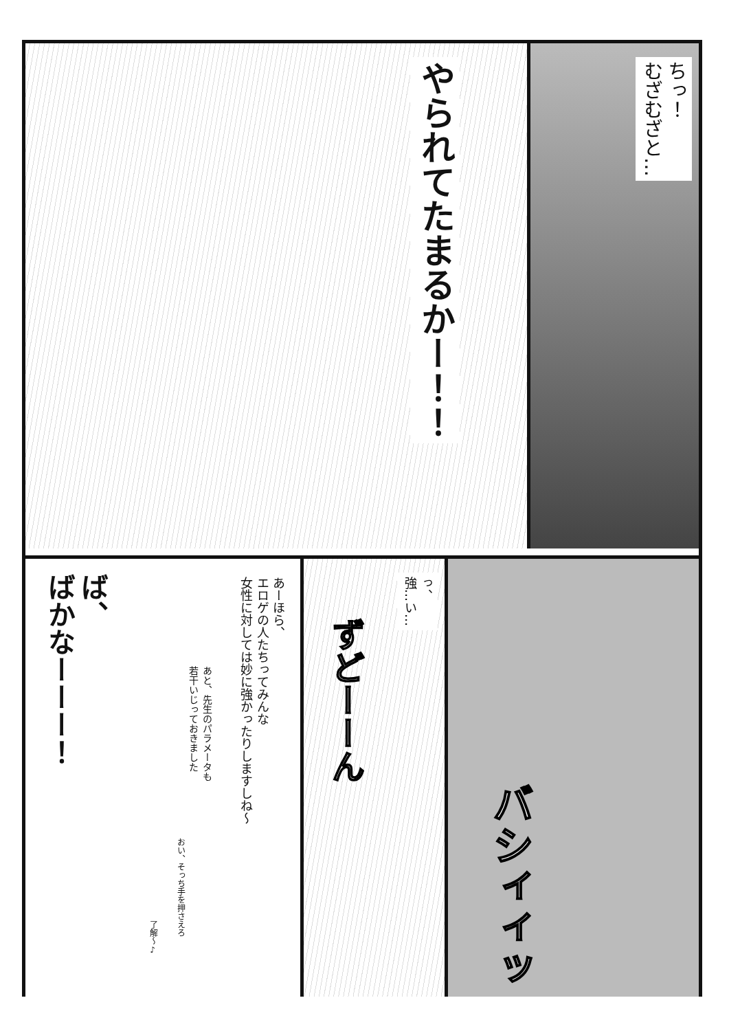ちっ！
むざむざと…
やられてたまるかー！！
バシィィッ
っ、
強…い…
ずどーーん
あーほら、
エロゲの人たちってみんな
女性に対しては妙に強かったりしますしね〜
あと、先生のパラメータも
若干いじっておきました
おい、そっち手を押さえろ
了解〜♪
ば、
ばかなーーー！